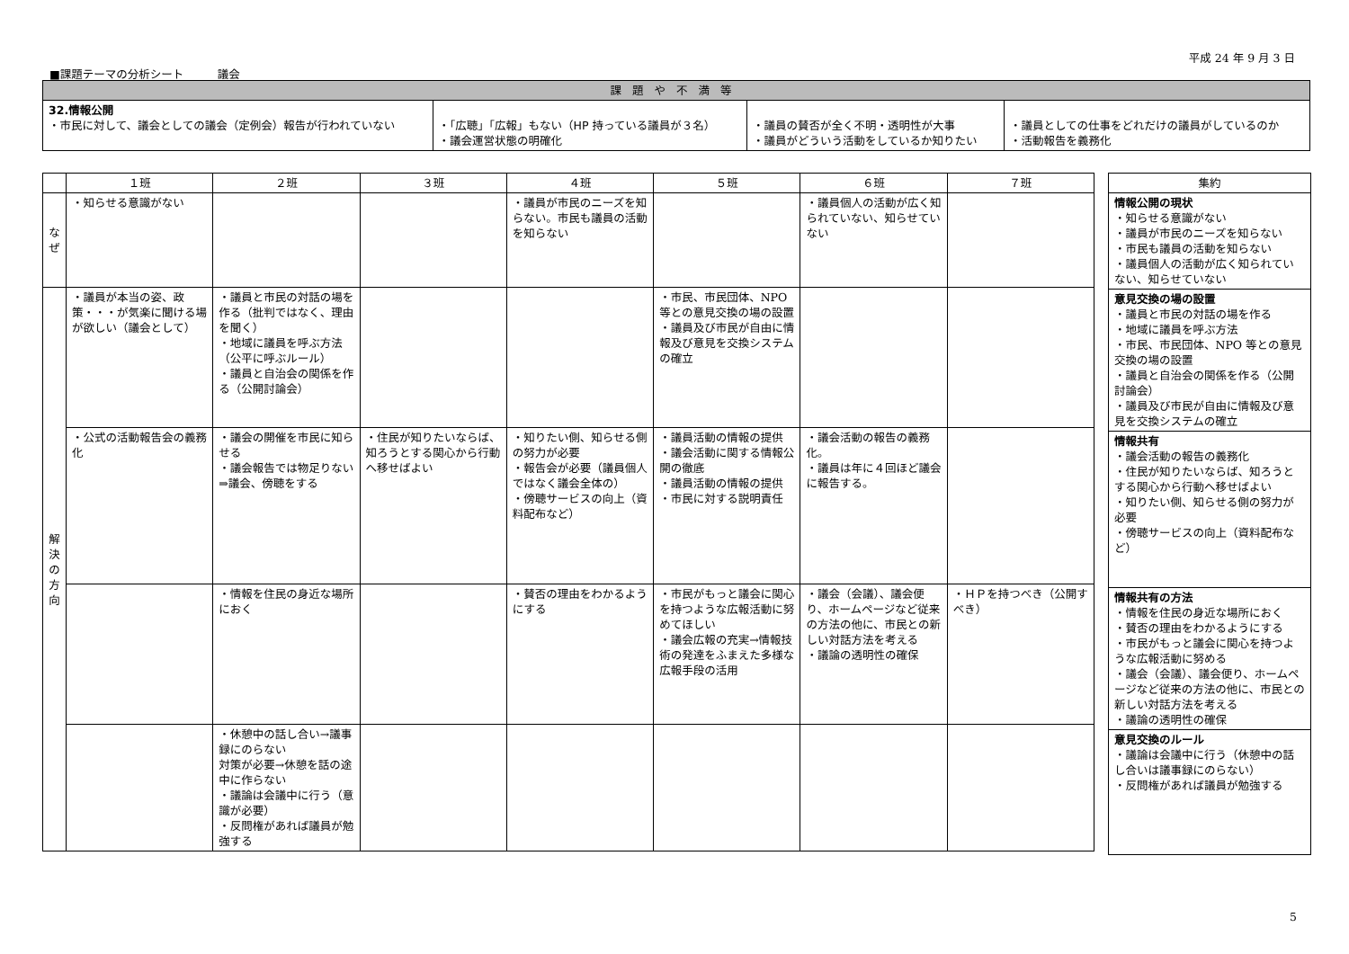平成 24 年 9 月 3 日
■課題テーマの分析シート　　　議会
| 課題や不満等 | | | |
| --- | --- | --- | --- |
| 32.情報公開 ・市民に対して、議会としての議会（定例会）報告が行われていない | ・「広聴」「広報」もない（HP 持っている議員が３名） ・議会運営状態の明確化 | ・議員の賛否が全く不明・透明性が大事 ・議員がどういう活動をしているか知りたい | ・議員としての仕事をどれだけの議員がしているのか ・活動報告を義務化 |
| | １班 | ２班 | ３班 | ４班 | ５班 | ６班 | ７班 |
| --- | --- | --- | --- | --- | --- | --- | --- |
| な ぜ | ・知らせる意識がない | | | ・議員が市民のニーズを知らない。市民も議員の活動を知らない | | ・議員個人の活動が広く知られていない、知らせていない | |
| 解 決 の 方 向 | ・議員が本当の姿、政策・・・が気楽に聞ける場が欲しい（議会として） | ・議員と市民の対話の場を作る（批判ではなく、理由を聞く） ・地域に議員を呼ぶ方法（公平に呼ぶルール） ・議員と自治会の関係を作る（公開討論会） | | | ・市民、市民団体、NPO 等との意見交換の場の設置 ・議員及び市民が自由に情報及び意見を交換システムの確立 | | |
| | ・公式の活動報告会の義務化 | ・議会の開催を市民に知らせる ・議会報告では物足りない⇒議会、傍聴をする | ・住民が知りたいならば、知ろうとする関心から行動へ移せばよい | ・知りたい側、知らせる側の努力が必要 ・報告会が必要（議員個人ではなく議会全体の） ・傍聴サービスの向上（資料配布など） | ・議員活動の情報の提供 ・議会活動に関する情報公開の徹底 ・議員活動の情報の提供 ・市民に対する説明責任 | ・議会活動の報告の義務化。 ・議員は年に４回ほど議会に報告する。 | |
| | | ・情報を住民の身近な場所におく | | ・賛否の理由をわかるようにする | ・市民がもっと議会に関心を持つような広報活動に努めてほしい ・議会広報の充実→情報技術の発達をふまえた多様な広報手段の活用 | ・議会（会議）、議会便り、ホームページなど従来の方法の他に、市民との新しい対話方法を考える ・議論の透明性の確保 | ・ＨＰを持つべき（公開すべき） |
| | | ・休憩中の話し合い→議事録にのらない 対策が必要→休憩を話の途中に作らない ・議論は会議中に行う（意識が必要） ・反問権があれば議員が勉強する | | | | | |
| 集約 |
| --- |
| 情報公開の現状 ・知らせる意識がない ・議員が市民のニーズを知らない ・市民も議員の活動を知らない ・議員個人の活動が広く知られていない、知らせていない |
| 意見交換の場の設置 ・議員と市民の対話の場を作る ・地域に議員を呼ぶ方法 ・市民、市民団体、NPO 等との意見交換の場の設置 ・議員と自治会の関係を作る（公開討論会） ・議員及び市民が自由に情報及び意見を交換システムの確立 |
| 情報共有 ・議会活動の報告の義務化 ・住民が知りたいならば、知ろうとする関心から行動へ移せばよい ・知りたい側、知らせる側の努力が必要 ・傍聴サービスの向上（資料配布など） |
| 情報共有の方法 ・情報を住民の身近な場所におく ・賛否の理由をわかるようにする ・市民がもっと議会に関心を持つような広報活動に努める ・議会（会議）、議会便り、ホームページなど従来の方法の他に、市民との新しい対話方法を考える ・議論の透明性の確保 |
| 意見交換のルール ・議論は会議中に行う（休憩中の話し合いは議事録にのらない） ・反問権があれば議員が勉強する |
5